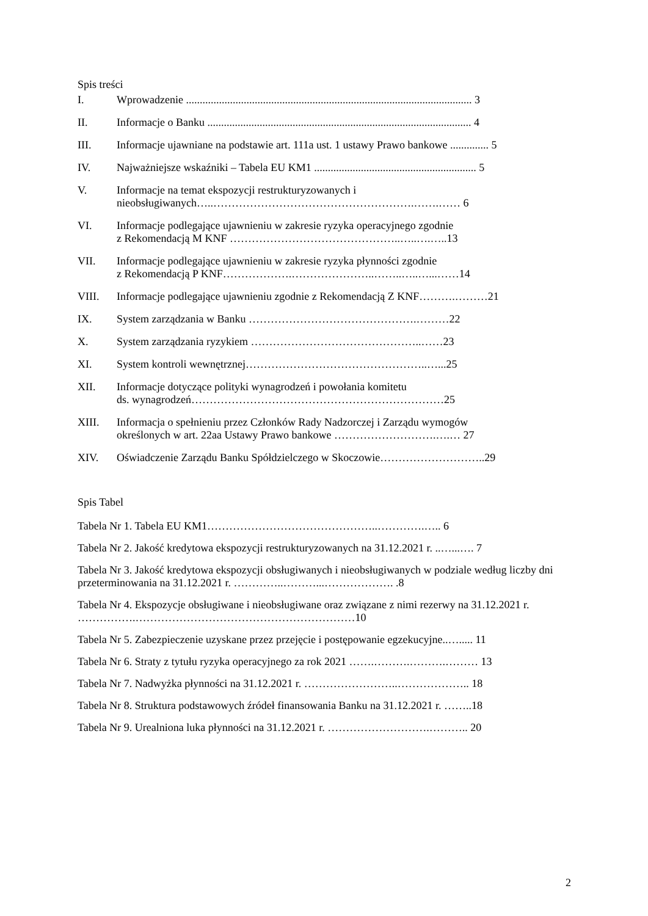Spis treści
I. Wprowadzenie ........................................................................................................ 3
II. Informacje o Banku ................................................................................................ 4
III. Informacje ujawniane na podstawie art. 111a ust. 1 ustawy Prawo bankowe .............. 5
IV. Najważniejsze wskaźniki – Tabela EU KM1 ........................................................... 5
V. Informacje na temat ekspozycji restrukturyzowanych i
nieobsługiwanych…..……………………………………………….…….…… 6
VI. Informacje podlegające ujawnieniu w zakresie ryzyka operacyjnego zgodnie
z Rekomendacją M KNF ………………………………………..…..….…..13
VII. Informacje podlegające ujawnieniu w zakresie ryzyka płynności zgodnie
z Rekomendacją P KNF……………….…………………..……..…..…...……14
VIII. Informacje podlegające ujawnieniu zgodnie z Rekomendacją Z KNF……….………21
IX. System zarządzania w Banku ……………………………………….………22
X. System zarządzania ryzykiem ………………………………………..……23
XI. System kontroli wewnętrznej…………………………………………..…...25
XII. Informacje dotyczące polityki wynagrodzeń i powołania komitetu
ds. wynagrodzeń……………………………………………………………25
XIII. Informacja o spełnieniu przez Członków Rady Nadzorczej i Zarządu wymogów
określonych w art. 22aa Ustawy Prawo bankowe ……………………….….… 27
XIV. Oświadczenie Zarządu Banku Spółdzielczego w Skoczowie………………………..29
Spis Tabel
Tabela Nr 1. Tabela EU KM1………………………………………..………….….. 6
Tabela Nr 2. Jakość kredytowa ekspozycji restrukturyzowanych na 31.12.2021 r. ..…...…. 7
Tabela Nr 3. Jakość kredytowa ekspozycji obsługiwanych i nieobsługiwanych w podziale według liczby dni przeterminowania na 31.12.2021 r. …………..………...………………. .8
Tabela Nr 4. Ekspozycje obsługiwane i nieobsługiwane oraz związane z nimi rezerwy na 31.12.2021 r. …………….……………………………………………………10
Tabela Nr 5. Zabezpieczenie uzyskane przez przejęcie i postępowanie egzekucyjne..…..... 11
Tabela Nr 6. Straty z tytułu ryzyka operacyjnego za rok 2021 …….……….……….……… 13
Tabela Nr 7. Nadwyżka płynności na 31.12.2021 r. ……………………..……………….. 18
Tabela Nr 8. Struktura podstawowych źródeł finansowania Banku na 31.12.2021 r. ……..18
Tabela Nr 9. Urealniona luka płynności na 31.12.2021 r. ……………………….……….. 20
2